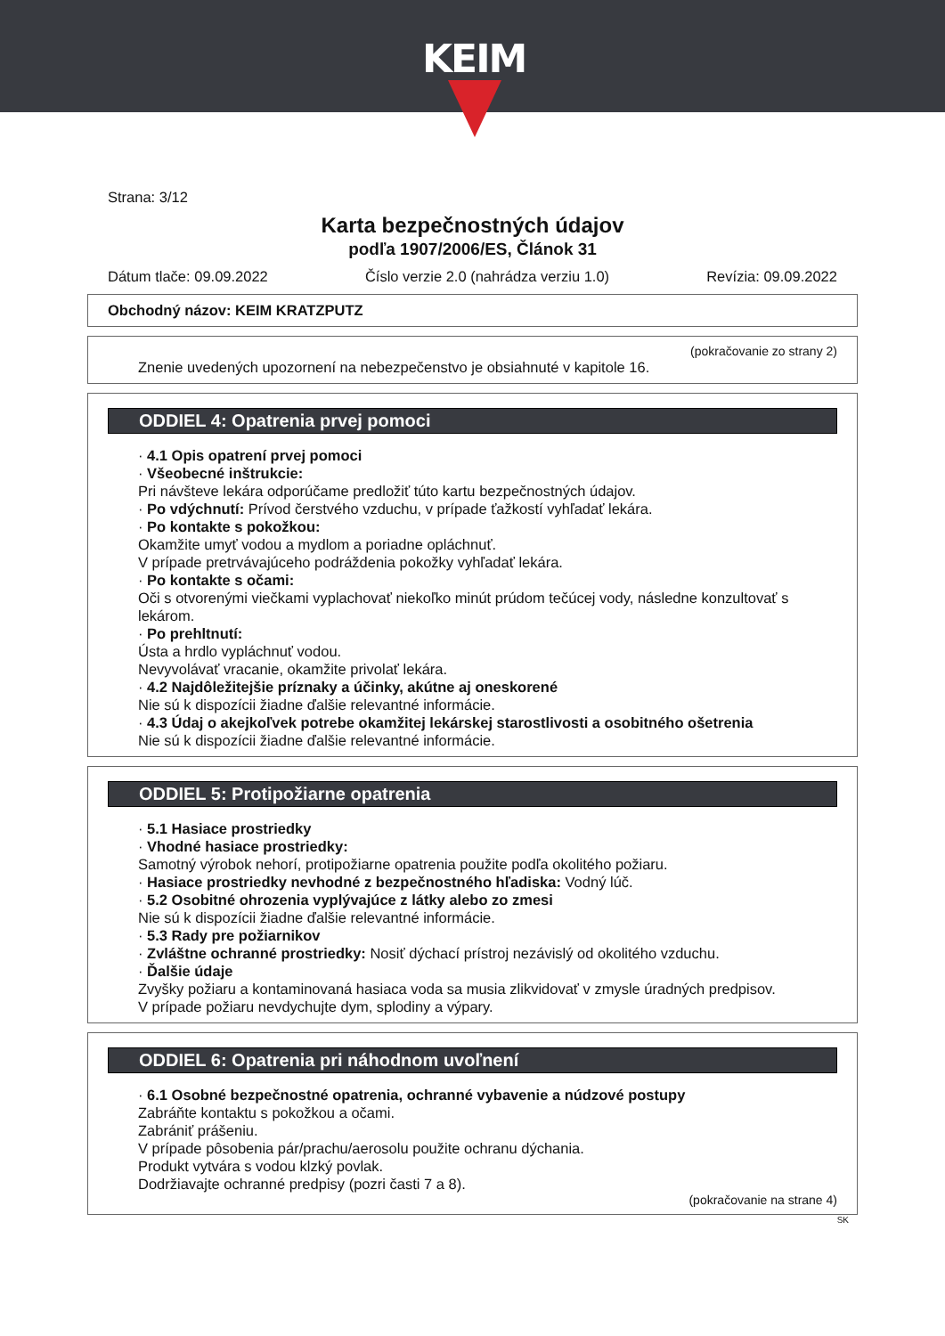KEIM
Strana: 3/12
Karta bezpečnostných údajov
podľa 1907/2006/ES, Článok 31
Dátum tlače: 09.09.2022 Číslo verzie 2.0 (nahrádza verziu 1.0) Revízia: 09.09.2022
Obchodný názov: KEIM KRATZPUTZ
(pokračovanie zo strany 2)
Znenie uvedených upozornení na nebezpečenstvo je obsiahnuté v kapitole 16.
ODDIEL 4: Opatrenia prvej pomoci
· 4.1 Opis opatrení prvej pomoci
· Všeobecné inštrukcie:
Pri návšteve lekára odporúčame predložiť túto kartu bezpečnostných údajov.
· Po vdýchnutí: Prívod čerstvého vzduchu, v prípade ťažkostí vyhľadať lekára.
· Po kontakte s pokožkou:
Okamžite umyť vodou a mydlom a poriadne opláchnuť.
V prípade pretrvávajúceho podráždenia pokožky vyhľadať lekára.
· Po kontakte s očami:
Oči s otvorenými viečkami vyplachovať niekoľko minút prúdom tečúcej vody, následne konzultovať s lekárom.
· Po prehltnutí:
Ústa a hrdlo vypláchnuť vodou.
Nevyvolávať vracanie, okamžite privolať lekára.
· 4.2 Najdôležitejšie príznaky a účinky, akútne aj oneskorené
Nie sú k dispozícii žiadne ďalšie relevantné informácie.
· 4.3 Údaj o akejkoľvek potrebe okamžitej lekárskej starostlivosti a osobitného ošetrenia
Nie sú k dispozícii žiadne ďalšie relevantné informácie.
ODDIEL 5: Protipožiarne opatrenia
· 5.1 Hasiace prostriedky
· Vhodné hasiace prostriedky:
Samotný výrobok nehorí, protipožiarne opatrenia použite podľa okolitého požiaru.
· Hasiace prostriedky nevhodné z bezpečnostného hľadiska: Vodný lúč.
· 5.2 Osobitné ohrozenia vyplývajúce z látky alebo zo zmesi
Nie sú k dispozícii žiadne ďalšie relevantné informácie.
· 5.3 Rady pre požiarnikov
· Zvláštne ochranné prostriedky: Nosiť dýchací prístroj nezávislý od okolitého vzduchu.
· Ďalšie údaje
Zvyšky požiaru a kontaminovaná hasiaca voda sa musia zlikvidovať v zmysle úradných predpisov.
V prípade požiaru nevdychujte dym, splodiny a výpary.
ODDIEL 6: Opatrenia pri náhodnom uvoľnení
· 6.1 Osobné bezpečnostné opatrenia, ochranné vybavenie a núdzové postupy
Zabráňte kontaktu s pokožkou a očami.
Zabrániť prášeniu.
V prípade pôsobenia pár/prachu/aerosolu použite ochranu dýchania.
Produkt vytvára s vodou klzký povlak.
Dodržiavajte ochranné predpisy (pozri časti 7 a 8).
(pokračovanie na strane 4)
SK